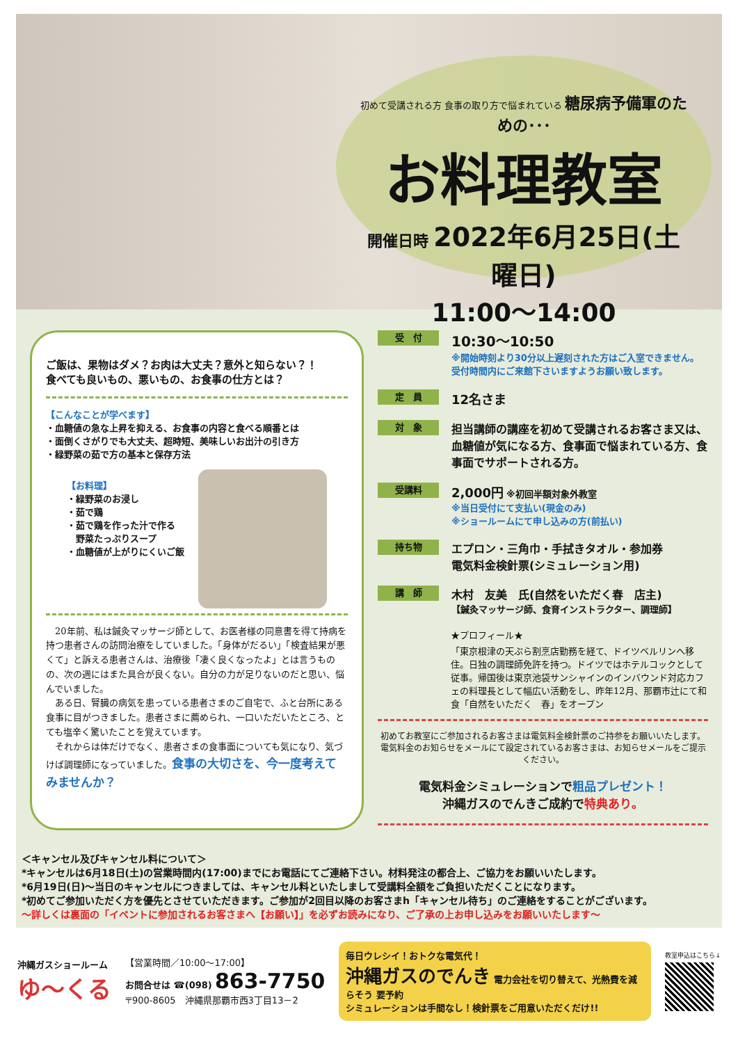初めて受講される方 食事の取り方で悩まれている 糖尿病予備軍のための･･･
お料理教室
開催日時 2022年6月25日(土曜日)
11:00～14:00
ご飯は、果物はダメ？お肉は大丈夫？意外と知らない？！
食べても良いもの、悪いもの、お食事の仕方とは？
【こんなことが学べます】
・血糖値の急な上昇を抑える、お食事の内容と食べる順番とは
・面倒くさがりでも大丈夫、超時短、美味しいお出汁の引き方
・緑野菜の茹で方の基本と保存方法
【お料理】
・緑野菜のお浸し
・茹で鶏
・茹で鶏を作った汁で作る
　野菜たっぷりスープ
・血糖値が上がりにくいご飯
　20年前、私は鍼灸マッサージ師として、お医者様の同意書を得て持病を持つ患者さんの訪問治療をしていました。「身体がだるい」「検査結果が悪くて」と訴える患者さんは、治療後「凄く良くなったよ」とは言うものの、次の週にはまた具合が良くない。自分の力が足りないのだと思い、悩んでいました。
　ある日、腎臓の病気を患っている患者さまのご自宅で、ふと台所にある食事に目がつきました。患者さまに薦められ、一口いただいたところ、とても塩辛く驚いたことを覚えています。
　それからは体だけでなく、患者さまの食事面についても気になり、気づけば調理師になっていました。食事の大切さを、今一度考えてみませんか？
受　付
10:30～10:50
※開始時刻より30分以上遅刻された方はご入室できません。
受付時間内にご来館下さいますようお願い致します。
定　員
12名さま
対　象
担当講師の講座を初めて受講されるお客さま又は、血糖値が気になる方、食事面で悩まれている方、食事面でサポートされる方。
受講料
2,000円 ※初回半額対象外教室
※当日受付にて支払い(現金のみ)
※ショールームにて申し込みの方(前払い)
持ち物
エプロン・三角巾・手拭きタオル・参加券
電気料金検針票(シミュレーション用)
講　師
木村　友美　氏(自然をいただく春　店主)
【鍼灸マッサージ師、食育インストラクター、調理師】
★プロフィール★
「東京根津の天ぷら割烹店勤務を経て、ドイツベルリンへ移住。日独の調理師免許を持つ。ドイツではホテルコックとして従事。帰国後は東京池袋サンシャインのインバウンド対応カフェの料理長として幅広い活動をし、昨年12月、那覇市辻にて和食「自然をいただく　春」をオープン
初めてお教室にご参加されるお客さまは電気料金検針票のご持参をお願いいたします。
電気料金のお知らせをメールにて設定されているお客さまは、お知らせメールをご提示ください。
電気料金シミュレーションで粗品プレゼント！
沖縄ガスのでんきご成約で特典あり。
＜キャンセル及びキャンセル料について＞
*キャンセルは6月18日(土)の営業時間内(17:00)までにお電話にてご連絡下さい。材料発注の都合上、ご協力をお願いいたします。
*6月19日(日)～当日のキャンセルにつきましては、キャンセル料といたしまして受講料全額をご負担いただくことになります。
*初めてご参加いただく方を優先とさせていただきます。ご参加が2回目以降のお客さまh「キャンセル待ち」のご連絡をすることがございます。
～詳しくは裏面の「イベントに参加されるお客さまへ【お願い】」を必ずお読みになり、ご了承の上お申し込みをお願いいたします～
沖縄ガスショールーム
ゆ～くる
【営業時間／10:00～17:00】
お問合せは ☎(098) 863-7750
〒900-8605　沖縄県那覇市西3丁目13－2
毎日ウレシイ！おトクな電気代！
沖縄ガスのでんき 電力会社を切り替えて、光熱費を減らそう 要予約
シミュレーションは手間なし！検針票をご用意いただくだけ!!
教室申込はこちら↓